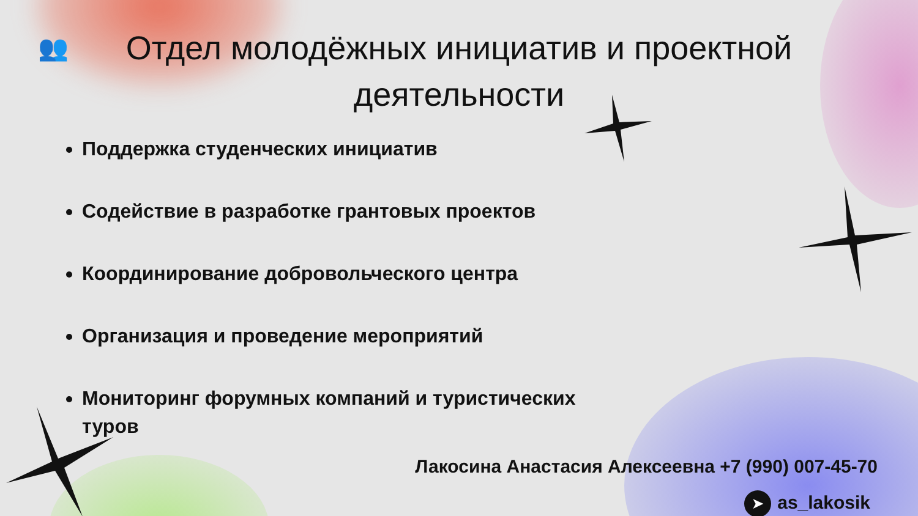👥
Отдел молодёжных инициатив и проектной деятельности
Поддержка студенческих инициатив
Содействие в разработке грантовых проектов
Координирование добровольческого центра
Организация и проведение мероприятий
Мониторинг форумных компаний и туристических туров
Лакосина Анастасия Алексеевна +7 (990) 007-45-70
➤ as_lakosik